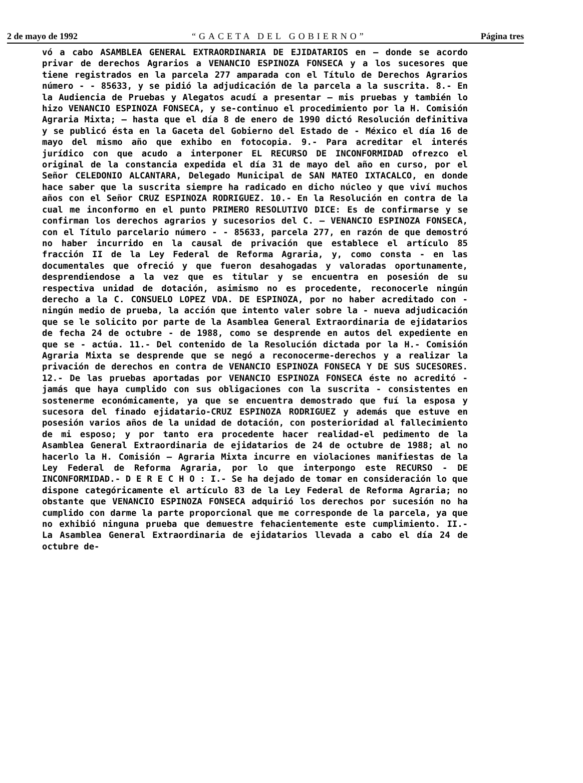2 de mayo de 1992 “GACETA DEL GOBIERNO” Página tres
vó a cabo ASAMBLEA GENERAL EXTRAORDINARIA DE EJIDATARIOS en — donde se acordo privar de derechos Agrarios a VENANCIO ESPINOZA FONSECA y a los sucesores que tiene registrados en la parcela 277 amparada con el Título de Derechos Agrarios número - - 85633, y se pidió la adjudicación de la parcela a la suscrita. 8.- En la Audiencia de Pruebas y Alegatos acudí a presentar — mis pruebas y también lo hizo VENANCIO ESPINOZA FONSECA, y se-continuo el procedimiento por la H. Comisión Agraria Mixta; — hasta que el día 8 de enero de 1990 dictó Resolución definitiva y se publicó ésta en la Gaceta del Gobierno del Estado de - México el día 16 de mayo del mismo año que exhibo en fotocopia. 9.- Para acreditar el interés jurídico con que acudo a interponer EL RECURSO DE INCONFORMIDAD ofrezco el original de la constancia expedida el día 31 de mayo del año en curso, por el Señor CELEDONIO ALCANTARA, Delegado Municipal de SAN MATEO IXTACALCO, en donde hace saber que la suscrita siempre ha radicado en dicho núcleo y que viví muchos años con el Señor CRUZ ESPINOZA RODRIGUEZ. 10.- En la Resolución en contra de la cual me inconformo en el punto PRIMERO RESOLUTIVO DICE: Es de confirmarse y se confirman los derechos agrarios y sucesorios del C. — VENANCIO ESPINOZA FONSECA, con el Título parcelario número - - 85633, parcela 277, en razón de que demostró no haber incurrido en la causal de privación que establece el artículo 85 fracción II de la Ley Federal de Reforma Agraria, y, como consta - en las documentales que ofreció y que fueron desahogadas y valoradas oportunamente, desprendiendose a la vez que es titular y se encuentra en posesión de su respectiva unidad de dotación, asimismo no es procedente, reconocerle ningún derecho a la C. CONSUELO LOPEZ VDA. DE ESPINOZA, por no haber acreditado con - ningún medio de prueba, la acción que intento valer sobre la - nueva adjudicación que se le solicito por parte de la Asamblea General Extraordinaria de ejidatarios de fecha 24 de octubre - de 1988, como se desprende en autos del expediente en que se - actúa. 11.- Del contenido de la Resolución dictada por la H.- Comisión Agraria Mixta se desprende que se negó a reconocerme-derechos y a realizar la privación de derechos en contra de VENANCIO ESPINOZA FONSECA Y DE SUS SUCESORES. 12.- De las pruebas aportadas por VENANCIO ESPINOZA FONSECA éste no acreditó - jamás que haya cumplido con sus obligaciones con la suscrita - consistentes en sostenerme económicamente, ya que se encuentra demostrado que fuí la esposa y sucesora del finado ejidatario-CRUZ ESPINOZA RODRIGUEZ y además que estuve en posesión varios años de la unidad de dotación, con posterioridad al fallecimiento de mi esposo; y por tanto era procedente hacer realidad-el pedimento de la Asamblea General Extraordinaria de ejidatarios de 24 de octubre de 1988; al no hacerlo la H. Comisión — Agraria Mixta incurre en violaciones manifiestas de la Ley Federal de Reforma Agraria, por lo que interpongo este RECURSO - DE INCONFORMIDAD.- D E R E C H O : I.- Se ha dejado de tomar en consideración lo que dispone categóricamente el artículo 83 de la Ley Federal de Reforma Agraria; no obstante que VENANCIO ESPINOZA FONSECA adquirió los derechos por sucesión no ha cumplido con darme la parte proporcional que me corresponde de la parcela, ya que no exhibió ninguna prueba que demuestre fehacientemente este cumplimiento. II.- La Asamblea General Extraordinaria de ejidatarios llevada a cabo el día 24 de octubre de-